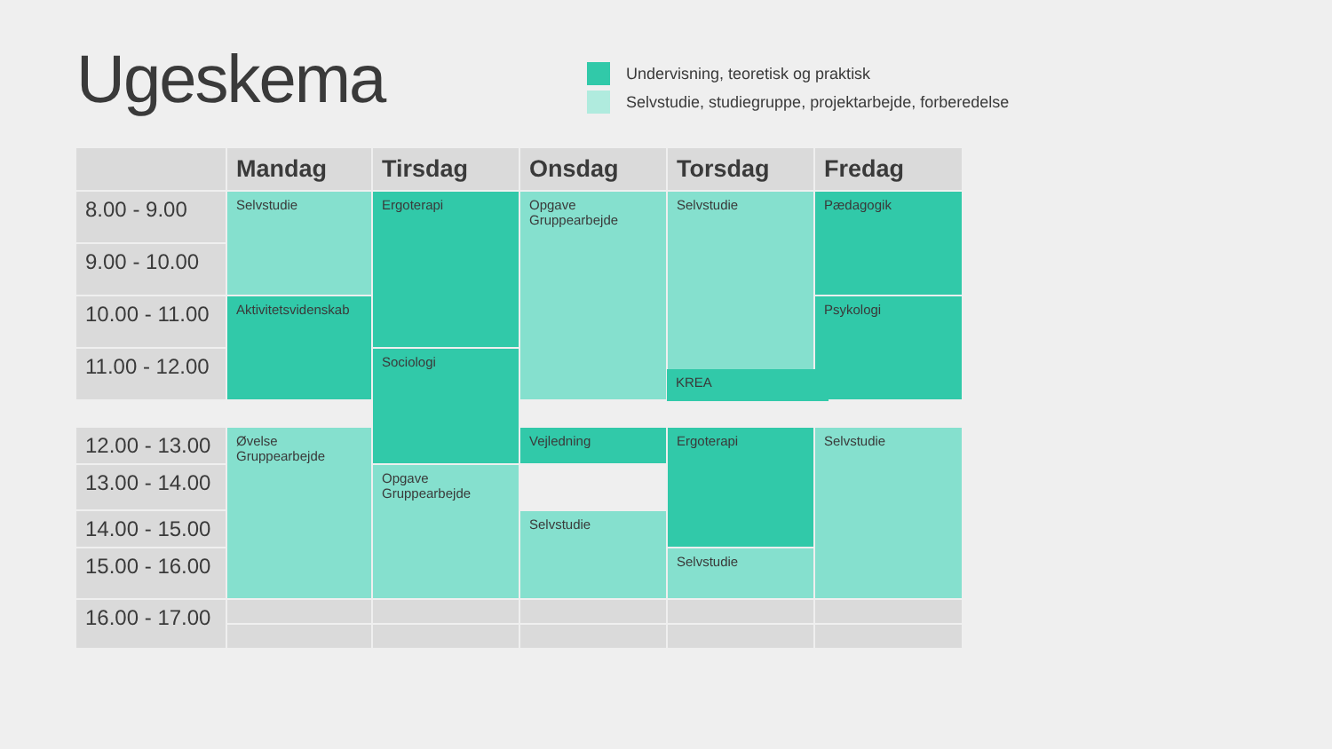Ugeskema
Undervisning, teoretisk og praktisk
Selvstudie, studiegruppe, projektarbejde, forberedelse
| | Mandag | Tirsdag | Onsdag | Torsdag | Fredag |
| --- | --- | --- | --- | --- | --- |
| 8.00 - 9.00 | Selvstudie | Ergoterapi | Opgave Gruppearbejde | Selvstudie | Pædagogik |
| 9.00 - 10.00 | | | | | |
| 10.00 - 11.00 | Aktivitetsvidenskab | | | | Psykologi |
| 11.00 - 12.00 | | Sociologi | | | |
| 12.00 - 13.00 | Øvelse Gruppearbejde | | Vejledning | Ergoterapi | Selvstudie |
| 13.00 - 14.00 | | Opgave Gruppearbejde | | | |
| 14.00 - 15.00 | | | Selvstudie | | |
| 15.00 - 16.00 | | | | Selvstudie | |
| 16.00 - 17.00 | | | | | |
KREA